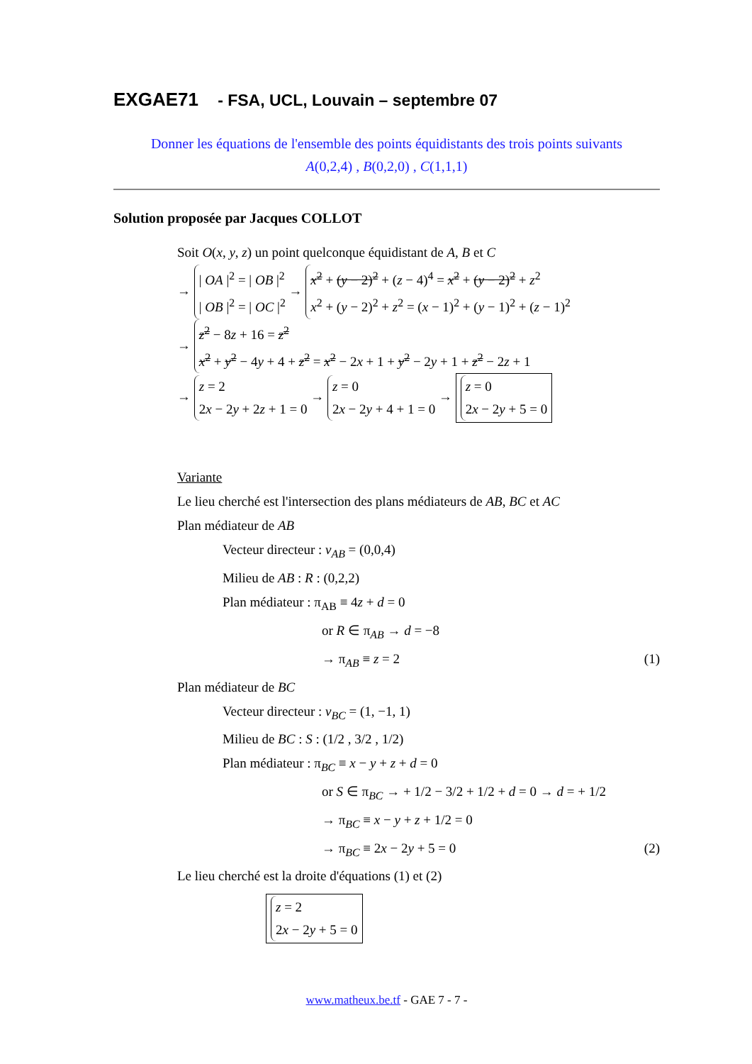EXGAE71 - FSA, UCL, Louvain – septembre 07
Donner les équations de l'ensemble des points équidistants des trois points suivants
A(0,2,4) , B(0,2,0) , C(1,1,1)
Solution proposée par Jacques COLLOT
Soit O(x, y, z) un point quelconque équidistant de A, B et C
→ | OA |<sup>2</sup> = | OB |<sup>2</sup>
| OB |<sup>2</sup> = | OC |<sup>2</sup> → x<sup>2</sup> + (y − 2)<sup>2</sup> + (z − 4)<sup>4</sup> = x<sup>2</sup> + (y − 2)<sup>2</sup> + z<sup>2</sup>
x<sup>2</sup> + (y − 2)<sup>2</sup> + z<sup>2</sup> = (x − 1)<sup>2</sup> + (y − 1)<sup>2</sup> + (z − 1)<sup>2</sup>
→ z<sup>2</sup> − 8z + 16 = z<sup>2</sup>
x<sup>2</sup> + y<sup>2</sup> − 4y + 4 + z<sup>2</sup> = x<sup>2</sup> − 2x + 1 + y<sup>2</sup> − 2y + 1 + z<sup>2</sup> − 2z + 1
→ z = 2
2x − 2y + 2z + 1 = 0 → z = 0
2x − 2y + 4 + 1 = 0 → z = 0
2x − 2y + 5 = 0
Variante
Le lieu cherché est l'intersection des plans médiateurs de AB, BC et AC
Plan médiateur de AB
Vecteur directeur : v<sub>AB</sub> = (0,0,4)
Milieu de AB : R : (0,2,2)
Plan médiateur : π<sub>AB</sub> ≡ 4z + d = 0
or R ∈ π<sub>AB</sub> → d = −8
→ π<sub>AB</sub> ≡ z = 2 (1)
Plan médiateur de BC
Vecteur directeur : v<sub>BC</sub> = (1, −1, 1)
Milieu de BC : S : (1/2 , 3/2 , 1/2)
Plan médiateur : π<sub>BC</sub> ≡ x − y + z + d = 0
or S ∈ π<sub>BC</sub> → + 1/2 − 3/2 + 1/2 + d = 0 → d = + 1/2
→ π<sub>BC</sub> ≡ x − y + z + 1/2 = 0
→ π<sub>BC</sub> ≡ 2x − 2y + 5 = 0 (2)
Le lieu cherché est la droite d'équations (1) et (2)
z = 2
2x − 2y + 5 = 0
www.matheux.be.tf - GAE 7 - 7 -